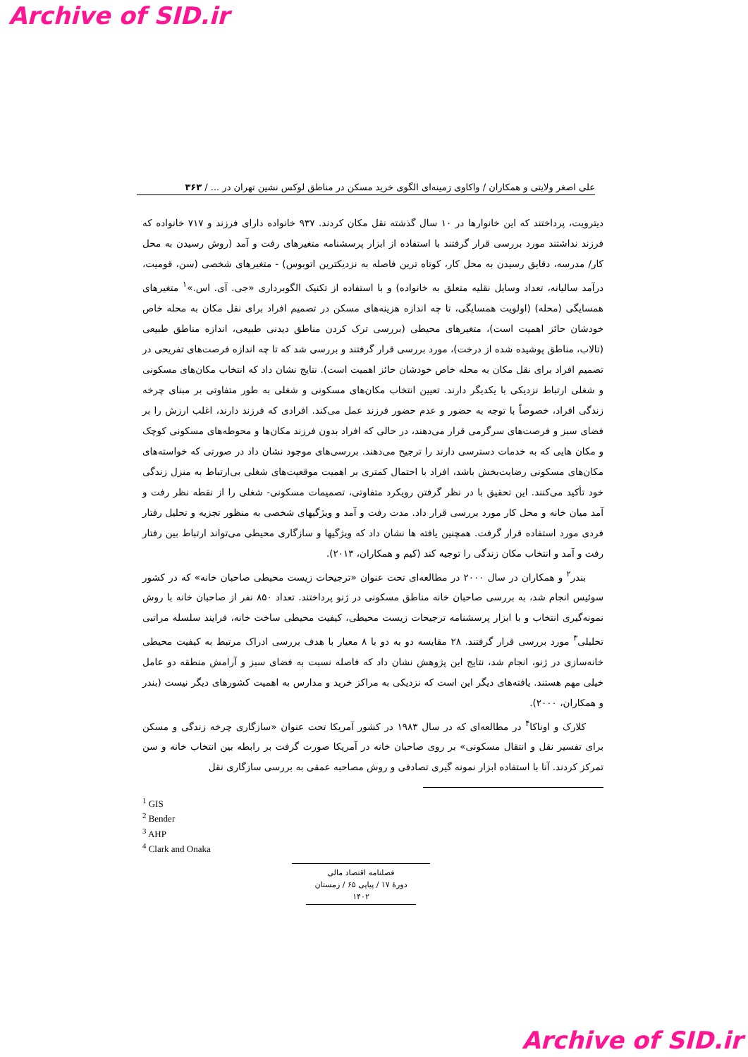Archive of SID.ir
علی اصغر ولایتی و همکاران / واکاوی زمینه‌ای الگوی خرید مسکن در مناطق لوکس نشین تهران در ... / ۳۶۳
دیترویت، پرداختند که این خانوارها در ۱۰ سال گذشته نقل مکان کردند. ۹۳۷ خانواده دارای فرزند و ۷۱۷ خانواده که فرزند نداشتند مورد بررسی قرار گرفتند با استفاده از ابزار پرسشنامه متغیرهای رفت و آمد (روش رسیدن به محل کار/ مدرسه، دقایق رسیدن به محل کار، کوتاه ترین فاصله به نزدیکترین اتوبوس) - متغیرهای شخصی (سن، قومیت، درآمد سالیانه، تعداد وسایل نقلیه متعلق به خانواده) و با استفاده از تکنیک الگوبرداری «جی. آی. اس.»<sup>۱</sup> متغیرهای همسایگی (محله) (اولویت همسایگی، تا چه اندازه هزینه‌های مسکن در تصمیم افراد برای نقل مکان به محله خاص خودشان حائز اهمیت است)، متغیرهای محیطی (بررسی ترک کردن مناطق دیدنی طبیعی، اندازه مناطق طبیعی (تالاب، مناطق پوشیده شده از درخت)، مورد بررسی قرار گرفتند و بررسی شد که تا چه اندازه فرصت‌های تفریحی در تصمیم افراد برای نقل مکان به محله خاص خودشان حائز اهمیت است). نتایج نشان داد که انتخاب مکان‌های مسکونی و شغلی ارتباط نزدیکی با یکدیگر دارند. تعیین انتخاب مکان‌های مسکونی و شغلی به طور متفاوتی بر مبنای چرخه زندگی افراد، خصوصاً با توجه به حضور و عدم حضور فرزند عمل می‌کند. افرادی که فرزند دارند، اغلب ارزش را بر فضای سبز و فرصت‌های سرگرمی قرار می‌دهند، در حالی که افراد بدون فرزند مکان‌ها و محوطه‌های مسکونی کوچک و مکان هایی که به خدمات دسترسی دارند را ترجیح می‌دهند. بررسی‌های موجود نشان داد در صورتی که خواسته‌های مکان‌های مسکونی رضایت‌بخش باشد، افراد با احتمال کمتری بر اهمیت موقعیت‌های شغلی بی‌ارتباط به منزل زندگی خود تأکید می‌کنند. این تحقیق با در نظر گرفتن رویکرد متفاوتی، تصمیمات مسکونی- شغلی را از نقطه نظر رفت و آمد میان خانه و محل کار مورد بررسی قرار داد. مدت رفت و آمد و ویژگیهای شخصی به منظور تجزیه و تحلیل رفتار فردی مورد استفاده قرار گرفت. همچنین یافته ها نشان داد که ویژگیها و سازگاری محیطی می‌تواند ارتباط بین رفتار رفت و آمد و انتخاب مکان زندگی را توجیه کند (کیم و همکاران، ۲۰۱۳).
بندر<sup>۲</sup> و همکاران در سال ۲۰۰۰ در مطالعه‌ای تحت عنوان «ترجیحات زیست محیطی صاحبان خانه» که در کشور سوئیس انجام شد، به بررسی صاحبان خانه مناطق مسکونی در ژنو پرداختند. تعداد ۸۵۰ نفر از صاحبان خانه با روش نمونه‌گیری انتخاب و با ابزار پرسشنامه ترجیحات زیست محیطی، کیفیت محیطی ساخت خانه، فرایند سلسله مراتبی تحلیلی<sup>۳</sup> مورد بررسی قرار گرفتند. ۲۸ مقایسه دو به دو با ۸ معیار با هدف بررسی ادراک مرتبط به کیفیت محیطی خانه‌سازی در ژنو، انجام شد، نتایج این پژوهش نشان داد که فاصله نسبت به فضای سبز و آرامش منطقه دو عامل خیلی مهم هستند. یافته‌های دیگر این است که نزدیکی به مراکز خرید و مدارس به اهمیت کشورهای دیگر نیست (بندر و همکاران، ۲۰۰۰).
کلارک و اوناکا<sup>۴</sup> در مطالعه‌ای که در سال ۱۹۸۳ در کشور آمریکا تحت عنوان «سازگاری چرخه زندگی و مسکن برای تفسیر نقل و انتقال مسکونی» بر روی صاحبان خانه در آمریکا صورت گرفت بر رابطه بین انتخاب خانه و سن تمرکز کردند. آنا با استفاده ابزار نمونه گیری تصادفی و روش مصاحبه عمقی به بررسی سازگاری نقل
<sup>1</sup> GIS
<sup>2</sup> Bender
<sup>3</sup> AHP
<sup>4</sup> Clark and Onaka
فصلنامه اقتصاد مالی
دورهٔ ۱۷ / پیاپی ۶۵ / زمستان ۱۴۰۲
Archive of SID.ir